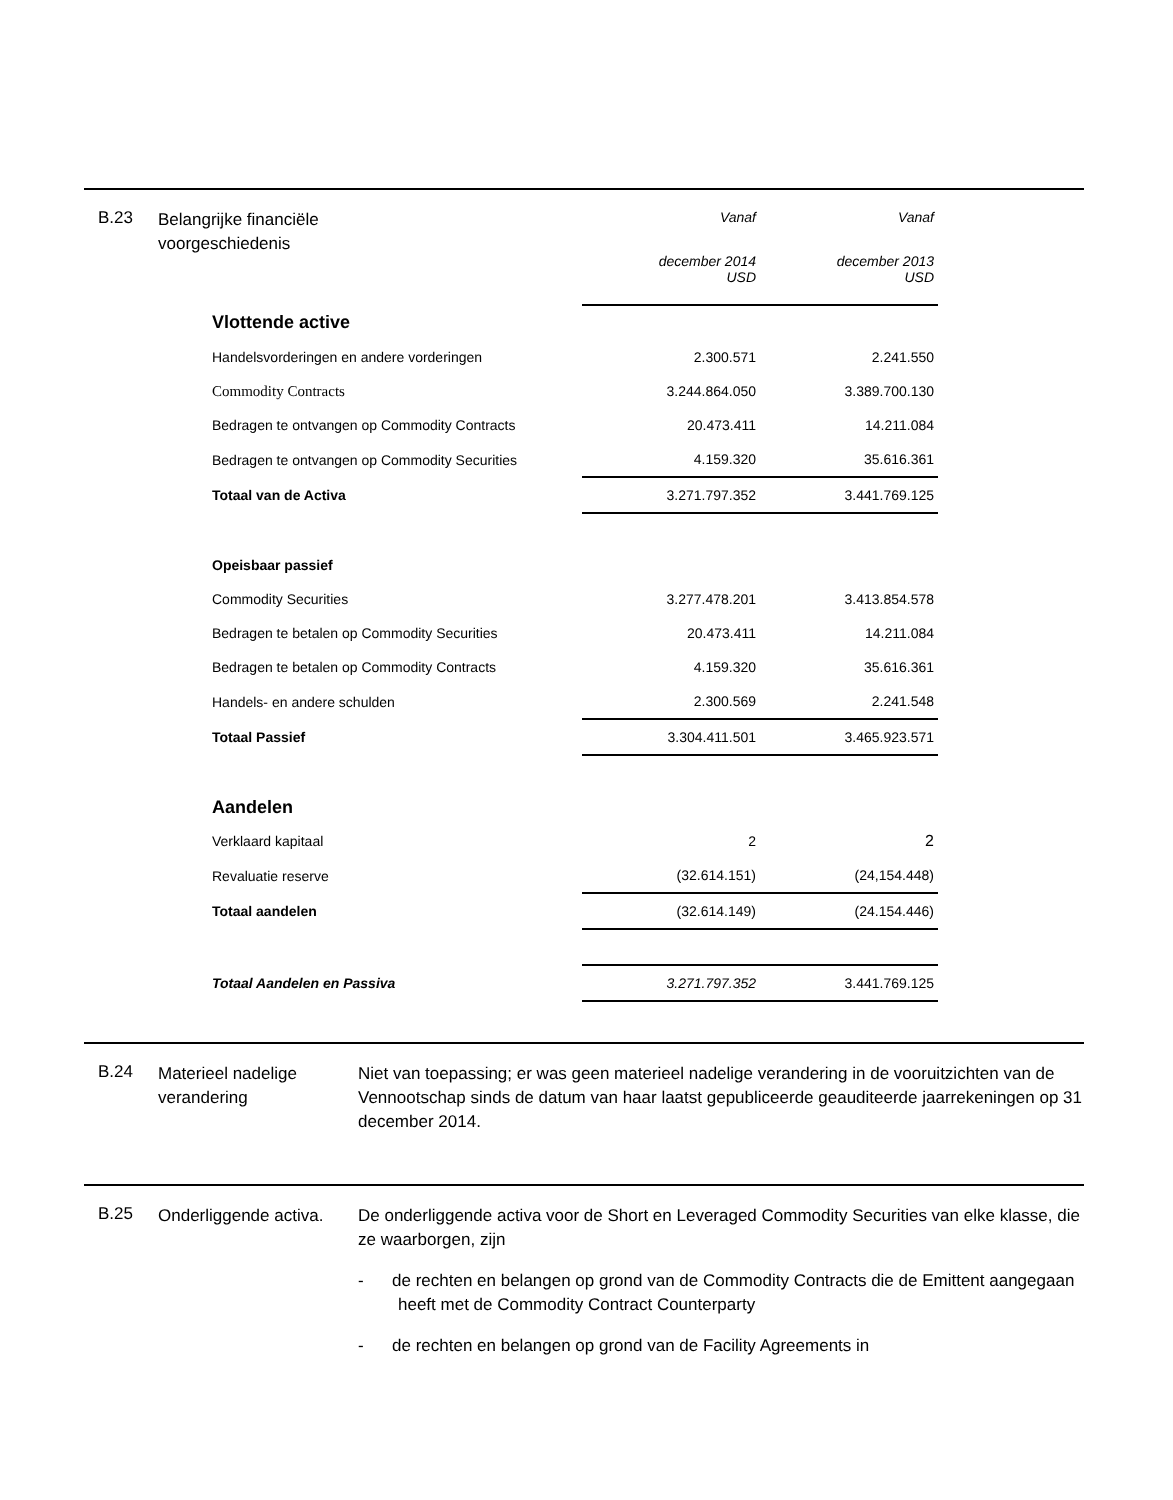B.23
Belangrijke financiële voorgeschiedenis
| | Vanaf | Vanaf |
| | december 2014 USD | december 2013 USD |
| Vlottende active | | |
| Handelsvorderingen en andere vorderingen | 2.300.571 | 2.241.550 |
| Commodity Contracts | 3.244.864.050 | 3.389.700.130 |
| Bedragen te ontvangen op Commodity Contracts | 20.473.411 | 14.211.084 |
| Bedragen te ontvangen op Commodity Securities | 4.159.320 | 35.616.361 |
| Totaal van de Activa | 3.271.797.352 | 3.441.769.125 |
| Opeisbaar passief | | |
| Commodity Securities | 3.277.478.201 | 3.413.854.578 |
| Bedragen te betalen op Commodity Securities | 20.473.411 | 14.211.084 |
| Bedragen te betalen op Commodity Contracts | 4.159.320 | 35.616.361 |
| Handels- en andere schulden | 2.300.569 | 2.241.548 |
| Totaal Passief | 3.304.411.501 | 3.465.923.571 |
| Aandelen | | |
| Verklaard kapitaal | 2 | 2 |
| Revaluatie reserve | (32.614.151) | (24,154.448) |
| Totaal aandelen | (32.614.149) | (24.154.446) |
| Totaal Aandelen en Passiva | 3.271.797.352 | 3.441.769.125 |
B.24
Materieel nadelige verandering
Niet van toepassing; er was geen materieel nadelige verandering in de vooruitzichten van de Vennootschap sinds de datum van haar laatst gepubliceerde geauditeerde jaarrekeningen op 31 december 2014.
B.25
Onderliggende activa.
De onderliggende activa voor de Short en Leveraged Commodity Securities van elke klasse, die ze waarborgen, zijn
- de rechten en belangen op grond van de Commodity Contracts die de Emittent aangegaan heeft met de Commodity Contract Counterparty
- de rechten en belangen op grond van de Facility Agreements in